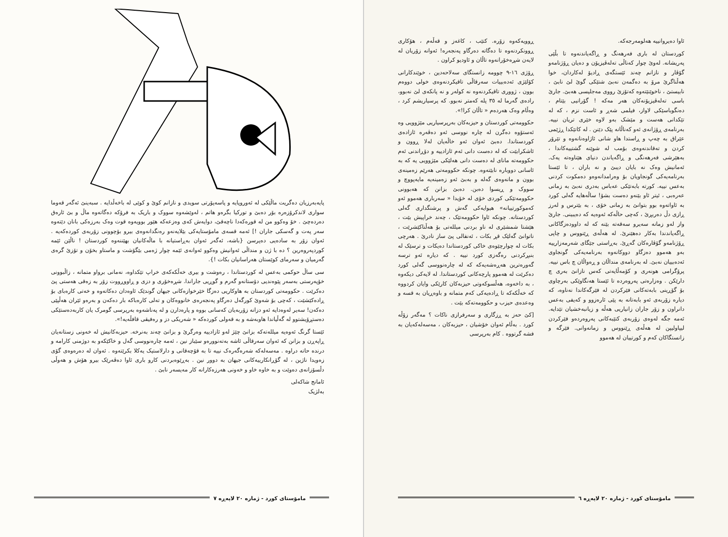پایەبەرزیان دەگریت ماڵێکی لە ئەوروپایە و پاسەپۆرتی سویدی و نازانم کوێ و کوێی لە باخەڵدایە . سبەینێ ئەگەر قەوما سواری لاندکرۆزەرە بۆر دەبێ و تورکیا بگرەو هاتم ، لەوێشەوە سووک و باریک بە فرۆکە دەگاتەوە ماڵ و بێ ئارەق دەردەچێ . خۆ وەکوو من لە قورەکەدا ناچەقێ، دوایەش کەی وەزعەکە هێور بوویەوە قوت وەک بەرزەکی بانان دێتەوە سەر پەت و گەسکی جاران !] ئەمە قسەی مامۆستایەکی بێلایەنەو رەنگدانەوەی بیرو بۆچوونی زۆربەی کوردەکەیە . ئەوان زۆر بە سادەیی دەپرسن {باشە، ئەگەر ئەوان بەڕاستیانە با ماڵەکانیان بهێننەوە کوردستان ! ناڵێن ئێمە کوردپەروەرین ؟ دە با ژن و منداڵی ئەوانیش وەکوو ئەوانەی ئێمە چوار ژەمی بێگۆشت و ماستاو بخۆن و تۆزێ گرەی گەرمیان و سەرمای کوێستان هەراسانیان بکات !}.
سی ساڵ حوکمی بەعس لە کوردستاندا ، رەوشت و بیری خەڵکەکەی خراپ تێکداوە، نەمانی برواو متمانە ، زاڵبوونی خۆپەرستی بەسەر پێوەندیی دۆستانەو گەرم و گوڕیی جاراندا. شڕەخۆری و دزی و ڕاووڕووت زۆر بە زەقی هەستی پێ دەکرێت . حکوومەتی کوردستان بە هاوکاریی دەزگا خێرخوازەکانی جیهان گوندێک ئاوەدان دەکاتەوە و خەتی کارەبای بۆ ڕادەکێشێت ، کەچی بۆ شەوێ کورگەل دەرگاو پەنجەرەی خانووەکان و تەلی کارەباکە بار دەکەن و بەرەو ئێران هەڵپێی دەکەن! سەیر لەوەدایە ئەو دزانە زۆربەیان کەسانی بووە و پارەدارن و لە پەناشەوە بەرپرسی گومرک یان کاربەدەستێکی دەستڕۆیشتوو لە گەڵیاندا هاوبەشە و بە قەولی کوردەکە « شەریکی دز و رەفیقی قافڵەیە!».
ئێستا گرنگ ئەوەیە میللەتەکە بزانێ چێژ لەو ئازادییە وەرگرێ و بزانێ چەند بەنرخە. حیزبەکانیش لە خەونی زستانەیان ڕاپەڕن و بزانن کە ئەوان سەرقاڵی ئاشە بەتەنوورەو سێباز نین ، ئەمە چارەنووسی گەل و خاکێکەو بە دوژمنی کارامە و درندە حاتە دراوە . مەسەلەکە شەرەگەرەک نییە تا بە قۆچەقانی و دارلاستیک یەکلا بکرێتەوە . ئەوان لە دەرەوەی گۆی زەویدا ناژین ، لە گۆڕانکارییەکانی جیهان بە دوور نین . بەڕێوەبردنی کارو باری ئاوا دەڤەرێک بیرو هۆش و هەوڵی دڵسۆزانەی دەوێت و بە خاوە خاو و خەونی هەرزەکارانە کار مەیسەر نابێ .
ئامانج شاکەلی
بەلژیک
مامۆستای کورد - ژمارە ٢٠ لاپەڕە ٧
ئاوا دەیروانییە هەلومەرجەکە.
کوردستان لە باری فەرهەنگ و ڕاگەیاندنەوە تا بڵێی پەریشانە. لەوێ چوار کەناڵی تەلەڤیزیۆن و دەیان ڕۆژنامەو گۆڤار و نازانم چەند ئێستگەی ڕادیۆ لەکاردان، خوا هەڵناگرێ مرۆ بە دەگمەن نەبێ شتێکی گوێ لێ نابێ ، نابیستێ ، ناخوێنێتەوە کەتۆزێ رووی مەجلیسی هەبێ. جارێ باسی تەلەڤیزیۆنەکان هەر مەکە ! گۆرانیی بێتام ، دەنگوباسێکی لاواز، فیلمی شەڕ و ئاست نزم ، کە لە تێکدانی هەست و مێشک بەو لاوە خێری تریان نییە. بەرنامەی ڕۆژانەی ئەو کەناڵانە پێک دێنن . لە کاتێکدا ڕژێمی عێراق بە چەپ و ڕاستدا هاو شانی ئاژاوەنانەوە و تێرۆر کردن و تەقاندنەوەی بۆمب لە شوێنە گشتییەکاندا ، بەهێرشی فەرهەنگی و ڕاگەیاندن دنیای هێناوەتە یەک. ئەمانیش وەک نە بایان دیبێ و نە باران ، تا ئێستا بەرنامەیەکی گونجاویان بۆ وەرامدانەوەو دەمکوت کردنی بەعس نییە. کورتە بابەتێکی عەباس بەدری نەبێ بە زمانی عەرەبی ، ئیتر ئاو بێنەو دەست بشۆ! ساڵەهایە گەلی کورد بە ئاواتەوە بوو بتوانێ بە زمانی خۆی ، بە بێترس و لەرز ڕازی دڵ دەربڕێ ، کەچی حاڵەکە ئەوەیە کە دەیبینی. جارێ واز لەو زمانە سەیرو سەقەتە بێنە کە لە داوودەزگاکانی ڕاگەیاندندا بەکار دەهێنرێ. لە هەڵەی ڕێنووس و چاپی ڕۆژنامەو گۆڤارەکان گەڕێ. بەڕاستی جێگای شەرمەزارییە بەو هەموو دەزگاو دووکانەوە بەرنامەیەکی گونجاوی ئەدەبییان نەبێ. لە بەرنامەی منداڵان و ڕەواڵان چ باس نییە. پرۆگرامی هونەری و کۆمەڵایەتی کەس نازانێ بەری چ دارێکن . وەزارەتی پەروەردە تا ئێستا هەنگاوێکی بەرچاوی بۆ گۆڕینی بابەتەکانی فێرکردن لە فێرگەکاندا نەناوە، کە دیارە زۆربەی ئەو بابەتانە بە پێی ئارەزوو و کەیفی بەعس دانراون و زۆر جاران زانیاریی هەڵە و زیانبەخشیان تێدایە. ئەمە جگە لەوەی زۆربەی کتێبەکانی پەروەردەو فێرکردن لیپاولیپن لە هەڵەی ڕێنووس و زمانەوانی. فێرگە و زانستگاکان کەم و کورتییان لە هەموو
ڕوویەکەوە زۆرە. کتێب ، کاغەز و قەڵەم ، هۆکاری ڕوونکردنەوە تا دەگاتە دەرگاو پەنجەرە! ئەوانە زۆریان لە لایەن شڕەخۆرانەوە تاڵان و ئاودیو کراون .
ڕۆژی ١٦-٩ چوومە زانستگای سەلاحەدین ، خوێندکارانی کۆلێژی ئەدەبییات سەرقاڵی تاقیکردنەوەی خولی دووەم بوون ، ژووری تاقیکردنەوە نە کولەر و نە پانکەی لێ نەبوو، رادەی گەرما لە ٣٥ پلە کەمتر نەبوو. کە پرسیاریشم کرد ، وەڵام وەک هەردەم « تاڵان کرا!».
حکوومەتی کوردستان و حیزبەکان بەرپرسیاریی مێژوویی وە ئەستۆوە دەگرن لە چارە نووسی ئەو دەڤەرە ئازادەی کوردستاندا. دەبێ ئەوان ئەو خاڵەیان لەلا ڕوون و ئاشکرابێت کە لە دەست دانی ئەم ئازادییە و دۆڕاندنی ئەم حکوومەتە مانای لە دەست دانی هەلێکی مێژوویی یە کە بە ئاسانی دووبارە نابێتەوە. چونکە حکوومەتی هەرێم زەمینەی بوون و مانەوەی گەلە و بەبێ ئەو زەمینەیە مایەپووچ و سووک و ڕیسوا دەبن. دەبێ بزانن کە هەبوونی حکوومەتێکی کوردی خۆی لە خۆیدا « سەرباری هەموو ئەو کەموکورتییانە» هیوایەکی گەش و پرشنگداری گەلی کوردستانە. چونکە ئاوا حکوومەتێک ، چەند خراپیش بێت ، هێشتا شمشێری لە ناو بردنی میللەتی بۆ هەڵناکێشرێت ، ناتوانێ گەلێک قڕ بکات ، ئەنفالی پێ ساز نادرێ . هەرچی بکات لە چوارچێوەی خاکی کوردستاندا دەیکات و ترسێک لە بنبڕکردنی رەگەزی کورد نییە . کە دیارە ئەو ترسە گەورەترین هەڕەشەیەکە کە لە چارەنووسی گەلی کورد دەکرێت لە هەموو پارچەکانی کوردستاندا. لە لایەکی دیکەوە ، بە داخەوە، هەڵسوکەوتی حیزبەکان کارێکی وایان کردووە کە خەڵکەکە تا ڕادەیەکی کەم متمانە و باوەڕیان بە قسە و وەعدەی حیزب و حکوومەتەکە بێت .
[کێ حەز بە ڕزگاری و سەرفرازی ناکات ؟ مەگەر زۆڵە کورد . بەڵام ئەوان خۆشیان ، حیزبەکان ، مەسەلەکەیان بە فشە گرتووە . کام بەرپرسی
مامۆستای کورد - ژمارە ٢٠ لاپەڕە ٦